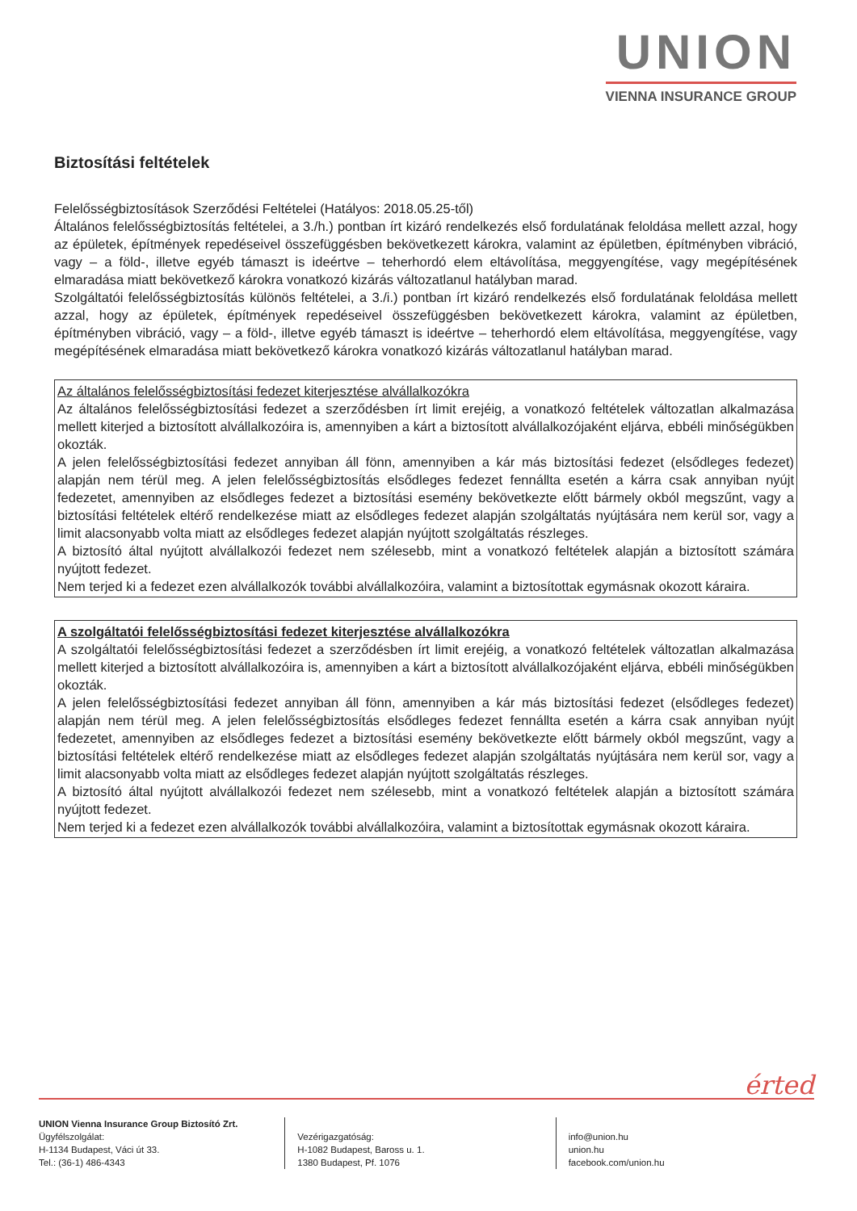UNION
VIENNA INSURANCE GROUP
Biztosítási feltételek
Felelősségbiztosítások Szerződési Feltételei (Hatályos: 2018.05.25-től)
Általános felelősségbiztosítás feltételei, a 3./h.) pontban írt kizáró rendelkezés első fordulatának feloldása mellett azzal, hogy az épületek, építmények repedéseivel összefüggésben bekövetkezett károkra, valamint az épületben, építményben vibráció, vagy – a föld-, illetve egyéb támaszt is ideértve – teherhordó elem eltávolítása, meggyengítése, vagy megépítésének elmaradása miatt bekövetkező károkra vonatkozó kizárás változatlanul hatályban marad.
Szolgáltatói felelősségbiztosítás különös feltételei, a 3./i.) pontban írt kizáró rendelkezés első fordulatának feloldása mellett azzal, hogy az épületek, építmények repedéseivel összefüggésben bekövetkezett károkra, valamint az épületben, építményben vibráció, vagy – a föld-, illetve egyéb támaszt is ideértve – teherhordó elem eltávolítása, meggyengítése, vagy megépítésének elmaradása miatt bekövetkező károkra vonatkozó kizárás változatlanul hatályban marad.
Az általános felelősségbiztosítási fedezet kiterjesztése alvállalkozókra
Az általános felelősségbiztosítási fedezet a szerződésben írt limit erejéig, a vonatkozó feltételek változatlan alkalmazása mellett kiterjed a biztosított alvállalkozóira is, amennyiben a kárt a biztosított alvállalkozójaként eljárva, ebbéli minőségükben okozták.
A jelen felelősségbiztosítási fedezet annyiban áll fönn, amennyiben a kár más biztosítási fedezet (elsődleges fedezet) alapján nem térül meg. A jelen felelősségbiztosítás elsődleges fedezet fennállta esetén a kárra csak annyiban nyújt fedezetet, amennyiben az elsődleges fedezet a biztosítási esemény bekövetkezte előtt bármely okból megszűnt, vagy a biztosítási feltételek eltérő rendelkezése miatt az elsődleges fedezet alapján szolgáltatás nyújtására nem kerül sor, vagy a limit alacsonyabb volta miatt az elsődleges fedezet alapján nyújtott szolgáltatás részleges.
A biztosító által nyújtott alvállalkozói fedezet nem szélesebb, mint a vonatkozó feltételek alapján a biztosított számára nyújtott fedezet.
Nem terjed ki a fedezet ezen alvállalkozók további alvállalkozóira, valamint a biztosítottak egymásnak okozott káraira.
A szolgáltatói felelősségbiztosítási fedezet kiterjesztése alvállalkozókra
A szolgáltatói felelősségbiztosítási fedezet a szerződésben írt limit erejéig, a vonatkozó feltételek változatlan alkalmazása mellett kiterjed a biztosított alvállalkozóira is, amennyiben a kárt a biztosított alvállalkozójaként eljárva, ebbéli minőségükben okozták.
A jelen felelősségbiztosítási fedezet annyiban áll fönn, amennyiben a kár más biztosítási fedezet (elsődleges fedezet) alapján nem térül meg. A jelen felelősségbiztosítás elsődleges fedezet fennállta esetén a kárra csak annyiban nyújt fedezetet, amennyiben az elsődleges fedezet a biztosítási esemény bekövetkezte előtt bármely okból megszűnt, vagy a biztosítási feltételek eltérő rendelkezése miatt az elsődleges fedezet alapján szolgáltatás nyújtására nem kerül sor, vagy a limit alacsonyabb volta miatt az elsődleges fedezet alapján nyújtott szolgáltatás részleges.
A biztosító által nyújtott alvállalkozói fedezet nem szélesebb, mint a vonatkozó feltételek alapján a biztosított számára nyújtott fedezet.
Nem terjed ki a fedezet ezen alvállalkozók további alvállalkozóira, valamint a biztosítottak egymásnak okozott káraira.
érted
UNION Vienna Insurance Group Biztosító Zrt.
Ügyfélszolgálat:
H-1134 Budapest, Váci út 33.
Tel.: (36-1) 486-4343
Vezérigazgatóság:
H-1082 Budapest, Baross u. 1.
1380 Budapest, Pf. 1076
info@union.hu
union.hu
facebook.com/union.hu